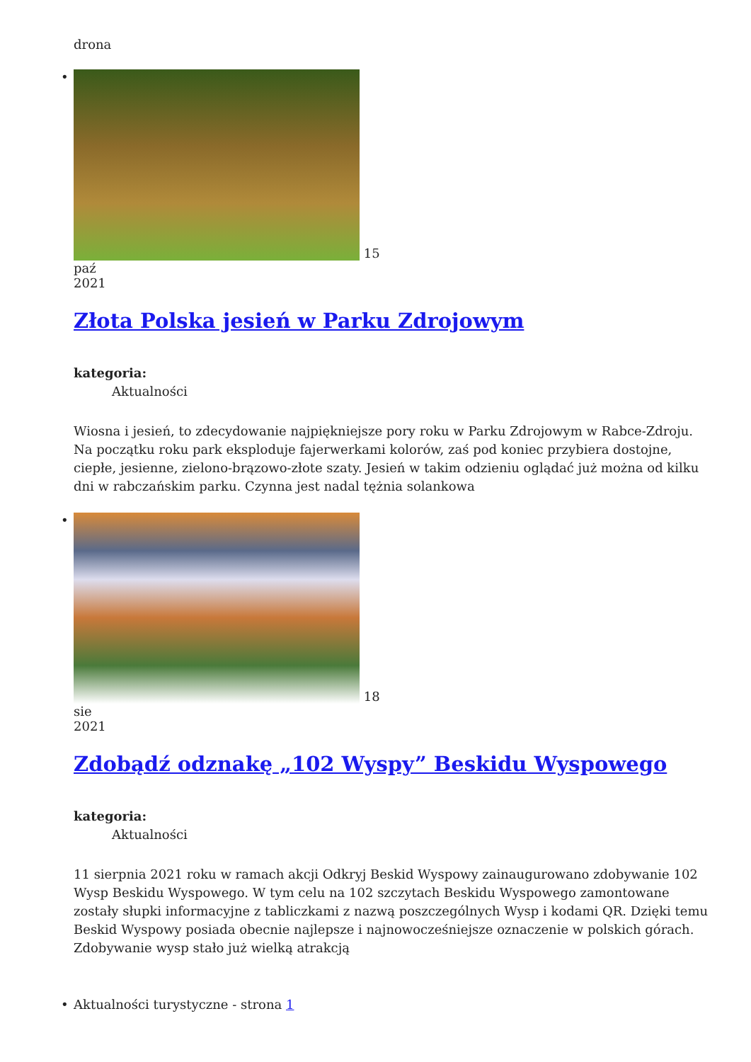drona
• 15
paź
2021
Złota Polska jesień w Parku Zdrojowym
kategoria:
Aktualności
Wiosna i jesień, to zdecydowanie najpiękniejsze pory roku w Parku Zdrojowym w Rabce-Zdroju. Na początku roku park eksploduje fajerwerkami kolorów, zaś pod koniec przybiera dostojne, ciepłe, jesienne, zielono-brązowo-złote szaty. Jesień w takim odzieniu oglądać już można od kilku dni w rabczańskim parku. Czynna jest nadal tężnia solankowa
• 18
sie
2021
Zdobądź odznakę „102 Wyspy” Beskidu Wyspowego
kategoria:
Aktualności
11 sierpnia 2021 roku w ramach akcji Odkryj Beskid Wyspowy zainaugurowano zdobywanie 102 Wysp Beskidu Wyspowego. W tym celu na 102 szczytach Beskidu Wyspowego zamontowane zostały słupki informacyjne z tabliczkami z nazwą poszczególnych Wysp i kodami QR. Dzięki temu Beskid Wyspowy posiada obecnie najlepsze i najnowocześniejsze oznaczenie w polskich górach. Zdobywanie wysp stało już wielką atrakcją
• Aktualności turystyczne - strona 1